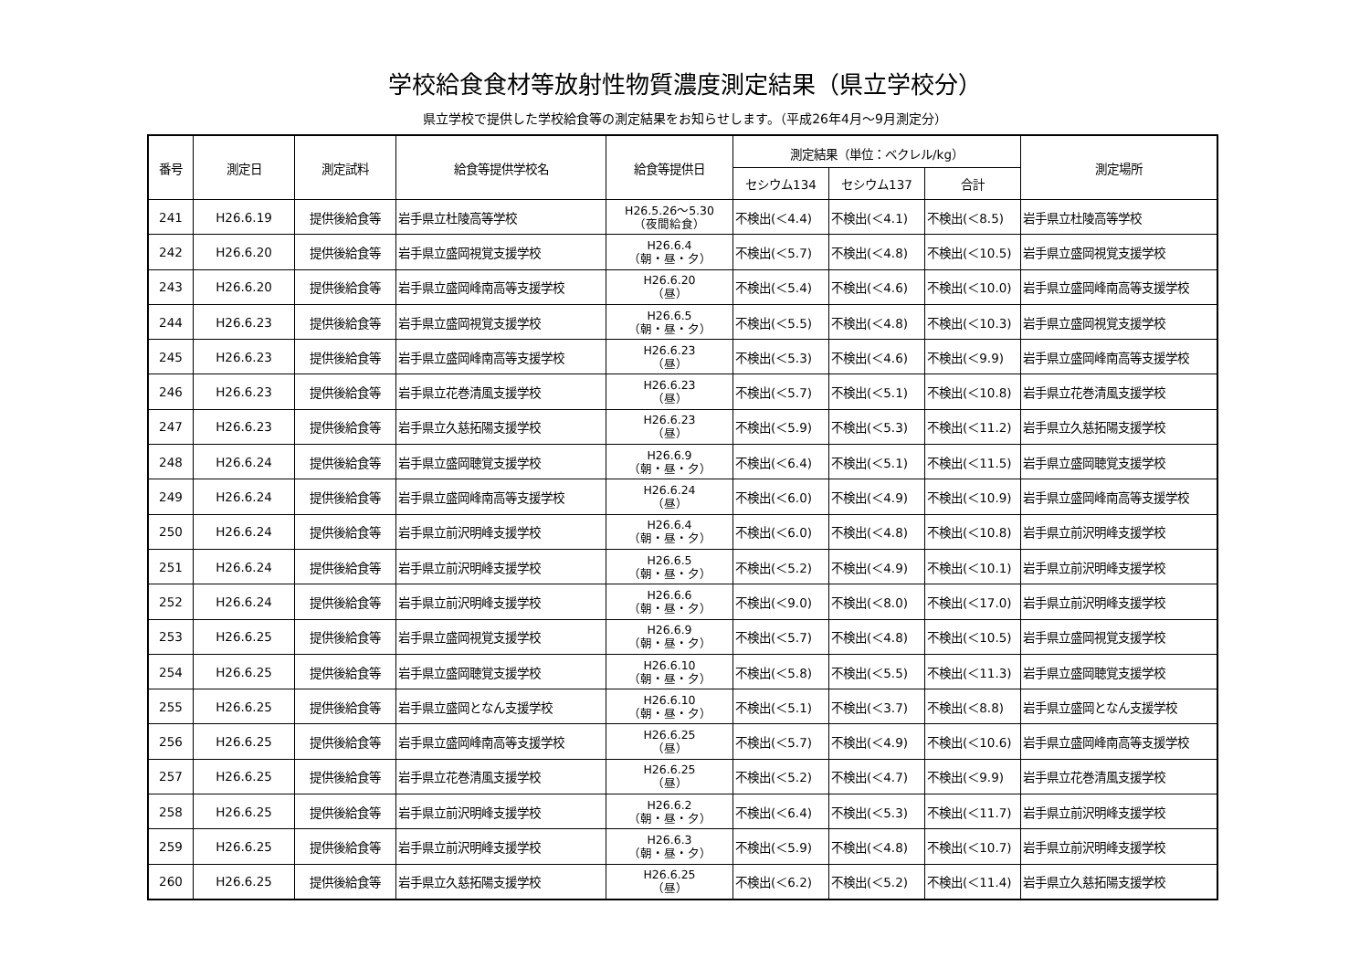学校給食食材等放射性物質濃度測定結果（県立学校分）
県立学校で提供した学校給食等の測定結果をお知らせします。（平成26年4月～9月測定分）
| 番号 | 測定日 | 測定試料 | 給食等提供学校名 | 給食等提供日 | 測定結果（単位：ベクレル/kg） | | | 測定場所 |
| --- | --- | --- | --- | --- | --- | --- | --- | --- |
| | | | | | セシウム134 | セシウム137 | 合計 | |
| 241 | H26.6.19 | 提供後給食等 | 岩手県立杜陵高等学校 | H26.5.26～5.30 （夜間給食） | 不検出(＜4.4) | 不検出(＜4.1) | 不検出(＜8.5) | 岩手県立杜陵高等学校 |
| 242 | H26.6.20 | 提供後給食等 | 岩手県立盛岡視覚支援学校 | H26.6.4 （朝・昼・夕） | 不検出(＜5.7) | 不検出(＜4.8) | 不検出(＜10.5) | 岩手県立盛岡視覚支援学校 |
| 243 | H26.6.20 | 提供後給食等 | 岩手県立盛岡峰南高等支援学校 | H26.6.20 （昼） | 不検出(＜5.4) | 不検出(＜4.6) | 不検出(＜10.0) | 岩手県立盛岡峰南高等支援学校 |
| 244 | H26.6.23 | 提供後給食等 | 岩手県立盛岡視覚支援学校 | H26.6.5 （朝・昼・夕） | 不検出(＜5.5) | 不検出(＜4.8) | 不検出(＜10.3) | 岩手県立盛岡視覚支援学校 |
| 245 | H26.6.23 | 提供後給食等 | 岩手県立盛岡峰南高等支援学校 | H26.6.23 （昼） | 不検出(＜5.3) | 不検出(＜4.6) | 不検出(＜9.9) | 岩手県立盛岡峰南高等支援学校 |
| 246 | H26.6.23 | 提供後給食等 | 岩手県立花巻清風支援学校 | H26.6.23 （昼） | 不検出(＜5.7) | 不検出(＜5.1) | 不検出(＜10.8) | 岩手県立花巻清風支援学校 |
| 247 | H26.6.23 | 提供後給食等 | 岩手県立久慈拓陽支援学校 | H26.6.23 （昼） | 不検出(＜5.9) | 不検出(＜5.3) | 不検出(＜11.2) | 岩手県立久慈拓陽支援学校 |
| 248 | H26.6.24 | 提供後給食等 | 岩手県立盛岡聴覚支援学校 | H26.6.9 （朝・昼・夕） | 不検出(＜6.4) | 不検出(＜5.1) | 不検出(＜11.5) | 岩手県立盛岡聴覚支援学校 |
| 249 | H26.6.24 | 提供後給食等 | 岩手県立盛岡峰南高等支援学校 | H26.6.24 （昼） | 不検出(＜6.0) | 不検出(＜4.9) | 不検出(＜10.9) | 岩手県立盛岡峰南高等支援学校 |
| 250 | H26.6.24 | 提供後給食等 | 岩手県立前沢明峰支援学校 | H26.6.4 （朝・昼・夕） | 不検出(＜6.0) | 不検出(＜4.8) | 不検出(＜10.8) | 岩手県立前沢明峰支援学校 |
| 251 | H26.6.24 | 提供後給食等 | 岩手県立前沢明峰支援学校 | H26.6.5 （朝・昼・夕） | 不検出(＜5.2) | 不検出(＜4.9) | 不検出(＜10.1) | 岩手県立前沢明峰支援学校 |
| 252 | H26.6.24 | 提供後給食等 | 岩手県立前沢明峰支援学校 | H26.6.6 （朝・昼・夕） | 不検出(＜9.0) | 不検出(＜8.0) | 不検出(＜17.0) | 岩手県立前沢明峰支援学校 |
| 253 | H26.6.25 | 提供後給食等 | 岩手県立盛岡視覚支援学校 | H26.6.9 （朝・昼・夕） | 不検出(＜5.7) | 不検出(＜4.8) | 不検出(＜10.5) | 岩手県立盛岡視覚支援学校 |
| 254 | H26.6.25 | 提供後給食等 | 岩手県立盛岡聴覚支援学校 | H26.6.10 （朝・昼・夕） | 不検出(＜5.8) | 不検出(＜5.5) | 不検出(＜11.3) | 岩手県立盛岡聴覚支援学校 |
| 255 | H26.6.25 | 提供後給食等 | 岩手県立盛岡となん支援学校 | H26.6.10 （朝・昼・夕） | 不検出(＜5.1) | 不検出(＜3.7) | 不検出(＜8.8) | 岩手県立盛岡となん支援学校 |
| 256 | H26.6.25 | 提供後給食等 | 岩手県立盛岡峰南高等支援学校 | H26.6.25 （昼） | 不検出(＜5.7) | 不検出(＜4.9) | 不検出(＜10.6) | 岩手県立盛岡峰南高等支援学校 |
| 257 | H26.6.25 | 提供後給食等 | 岩手県立花巻清風支援学校 | H26.6.25 （昼） | 不検出(＜5.2) | 不検出(＜4.7) | 不検出(＜9.9) | 岩手県立花巻清風支援学校 |
| 258 | H26.6.25 | 提供後給食等 | 岩手県立前沢明峰支援学校 | H26.6.2 （朝・昼・夕） | 不検出(＜6.4) | 不検出(＜5.3) | 不検出(＜11.7) | 岩手県立前沢明峰支援学校 |
| 259 | H26.6.25 | 提供後給食等 | 岩手県立前沢明峰支援学校 | H26.6.3 （朝・昼・夕） | 不検出(＜5.9) | 不検出(＜4.8) | 不検出(＜10.7) | 岩手県立前沢明峰支援学校 |
| 260 | H26.6.25 | 提供後給食等 | 岩手県立久慈拓陽支援学校 | H26.6.25 （昼） | 不検出(＜6.2) | 不検出(＜5.2) | 不検出(＜11.4) | 岩手県立久慈拓陽支援学校 |